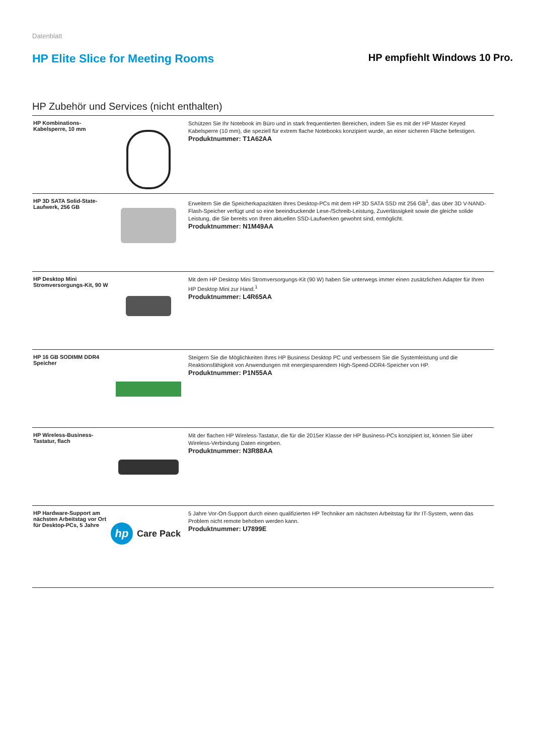Datenblatt
HP Elite Slice for Meeting Rooms
HP empfiehlt Windows 10 Pro.
HP Zubehör und Services (nicht enthalten)
| HP Kombinations-Kabelsperre, 10 mm | | Schützen Sie Ihr Notebook im Büro und in stark frequentierten Bereichen, indem Sie es mit der HP Master Keyed Kabelsperre (10 mm), die speziell für extrem flache Notebooks konzipiert wurde, an einer sicheren Fläche befestigen. Produktnummer: T1A62AA |
| HP 3D SATA Solid-State-Laufwerk, 256 GB | | Erweitern Sie die Speicherkapazitäten Ihres Desktop-PCs mit dem HP 3D SATA SSD mit 256 GB<sup>1</sup>, das über 3D V-NAND-Flash-Speicher verfügt und so eine beeindruckende Lese-/Schreib-Leistung, Zuverlässigkeit sowie die gleiche solide Leistung, die Sie bereits von Ihren aktuellen SSD-Laufwerken gewohnt sind, ermöglicht. Produktnummer: N1M49AA |
| HP Desktop Mini Stromversorgungs-Kit, 90 W | | Mit dem HP Desktop Mini Stromversorgungs-Kit (90 W) haben Sie unterwegs immer einen zusätzlichen Adapter für Ihren HP Desktop Mini zur Hand.<sup>1</sup> Produktnummer: L4R65AA |
| HP 16 GB SODIMM DDR4 Speicher | | Steigern Sie die Möglichkeiten Ihres HP Business Desktop PC und verbessern Sie die Systemleistung und die Reaktionsfähigkeit von Anwendungen mit energiesparendem High-Speed-DDR4-Speicher von HP. Produktnummer: P1N55AA |
| HP Wireless-Business-Tastatur, flach | | Mit der flachen HP Wireless-Tastatur, die für die 2015er Klasse der HP Business-PCs konzipiert ist, können Sie über Wireless-Verbindung Daten eingeben. Produktnummer: N3R88AA |
| HP Hardware-Support am nächsten Arbeitstag vor Ort für Desktop-PCs, 5 Jahre | hp Care Pack | 5 Jahre Vor-Ort-Support durch einen qualifizierten HP Techniker am nächsten Arbeitstag für Ihr IT-System, wenn das Problem nicht remote behoben werden kann. Produktnummer: U7899E |